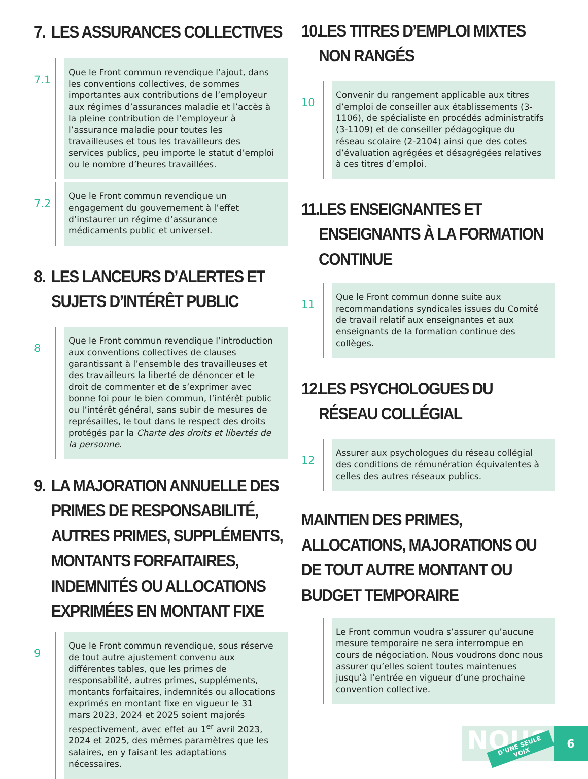7. LES ASSURANCES COLLECTIVES
7.1
Que le Front commun revendique l’ajout, dans les conventions collectives, de sommes importantes aux contributions de l’employeur aux régimes d’assurances maladie et l’accès à la pleine contribution de l’employeur à l’assurance maladie pour toutes les travailleuses et tous les travailleurs des services publics, peu importe le statut d’emploi ou le nombre d’heures travaillées.
7.2
Que le Front commun revendique un engagement du gouvernement à l’effet d’instaurer un régime d’assurance médicaments public et universel.
8. LES LANCEURS D’ALERTES ET SUJETS D’INTÉRÊT PUBLIC
8
Que le Front commun revendique l’introduction aux conventions collectives de clauses garantissant à l’ensemble des travailleuses et des travailleurs la liberté de dénoncer et le droit de commenter et de s’exprimer avec bonne foi pour le bien commun, l’intérêt public ou l’intérêt général, sans subir de mesures de représailles, le tout dans le respect des droits protégés par la Charte des droits et libertés de la personne.
9. LA MAJORATION ANNUELLE DES PRIMES DE RESPONSABILITÉ, AUTRES PRIMES, SUPPLÉMENTS, MONTANTS FORFAITAIRES, INDEMNITÉS OU ALLOCATIONS EXPRIMÉES EN MONTANT FIXE
9
Que le Front commun revendique, sous réserve de tout autre ajustement convenu aux différentes tables, que les primes de responsabilité, autres primes, suppléments, montants forfaitaires, indemnités ou allocations exprimés en montant fixe en vigueur le 31 mars 2023, 2024 et 2025 soient majorés respectivement, avec effet au 1<sup>er</sup> avril 2023, 2024 et 2025, des mêmes paramètres que les salaires, en y faisant les adaptations nécessaires.
10. LES TITRES D’EMPLOI MIXTES NON RANGÉS
10
Convenir du rangement applicable aux titres d’emploi de conseiller aux établissements (3-1106), de spécialiste en procédés administratifs (3-1109) et de conseiller pédagogique du réseau scolaire (2-2104) ainsi que des cotes d’évaluation agrégées et désagrégées relatives à ces titres d’emploi.
11. LES ENSEIGNANTES ET ENSEIGNANTS À LA FORMATION CONTINUE
11
Que le Front commun donne suite aux recommandations syndicales issues du Comité de travail relatif aux enseignantes et aux enseignants de la formation continue des collèges.
12. LES PSYCHOLOGUES DU RÉSEAU COLLÉGIAL
12
Assurer aux psychologues du réseau collégial des conditions de rémunération équivalentes à celles des autres réseaux publics.
MAINTIEN DES PRIMES, ALLOCATIONS, MAJORATIONS OU DE TOUT AUTRE MONTANT OU BUDGET TEMPORAIRE
Le Front commun voudra s’assurer qu’aucune mesure temporaire ne sera interrompue en cours de négociation. Nous voudrons donc nous assurer qu’elles soient toutes maintenues jusqu’à l’entrée en vigueur d’une prochaine convention collective.
NOUS D’UNE SEULE VOIX
6